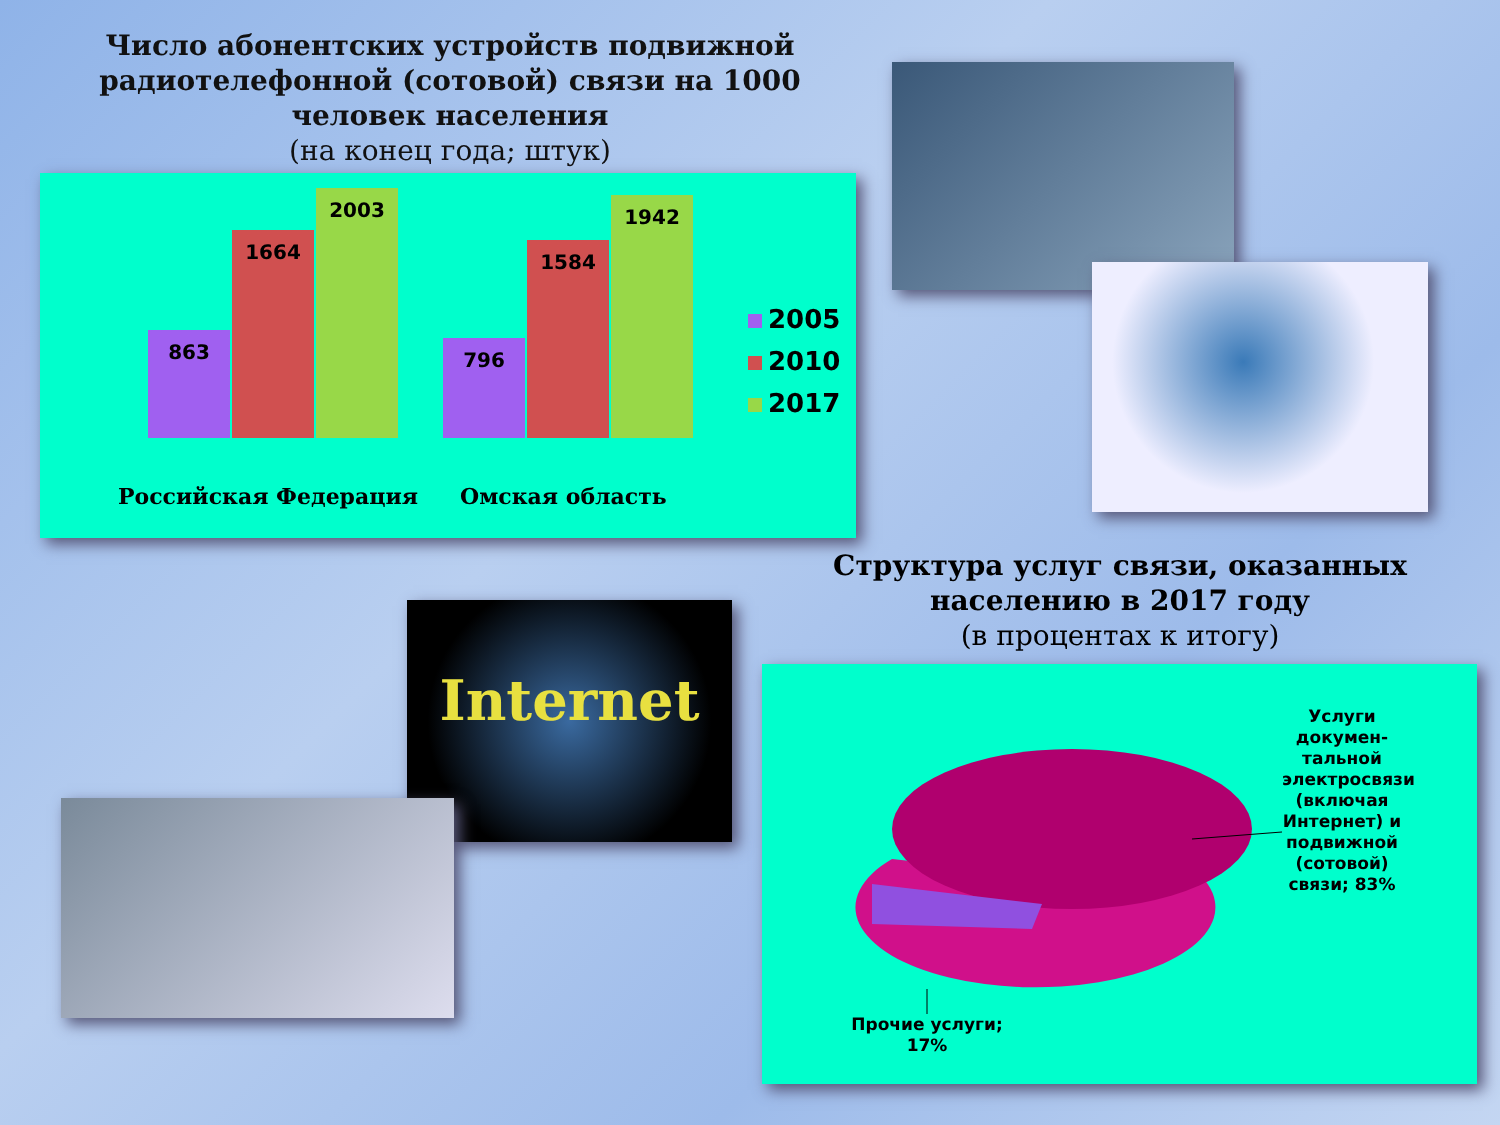Число абонентских устройств подвижной радиотелефонной (сотовой) связи на 1000 человек населения
(на конец года; штук)
863 1664 2003 796 1584 1942
Российская Федерация Омская область
2005
2010
2017
Internet
Структура услуг связи, оказанных населению в 2017 году
(в процентах к итогу)
Услуги докумен-тальной электросвязи (включая Интернет) и подвижной (сотовой) связи; 83%
Прочие услуги; 17%